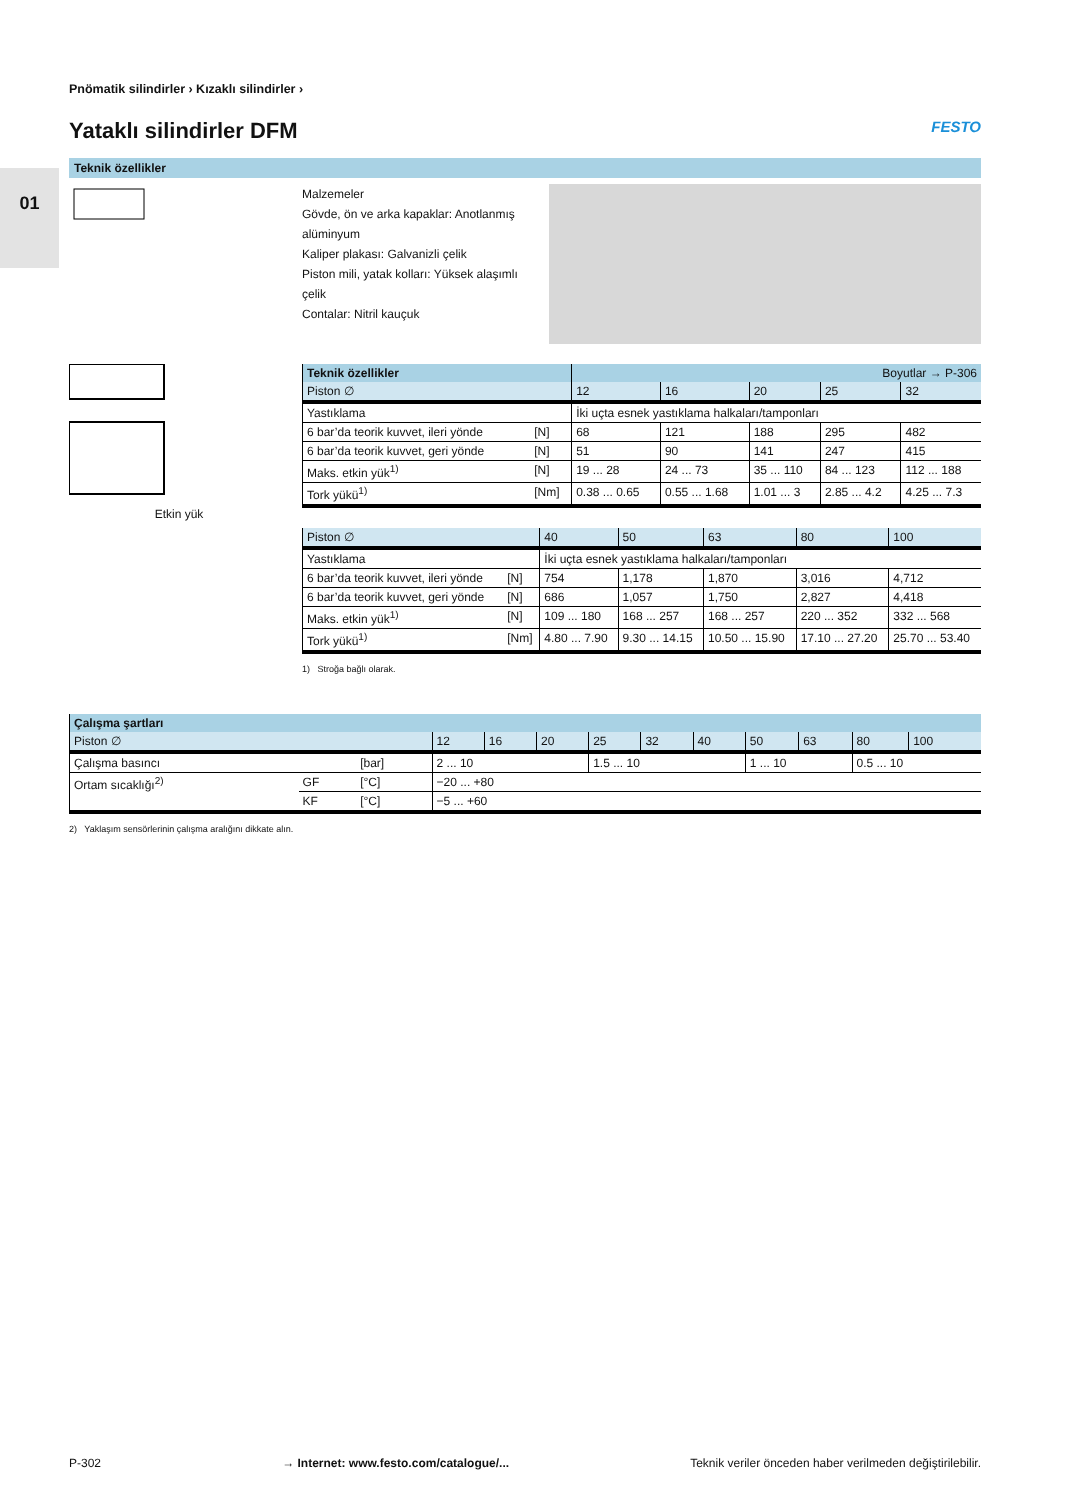01
Pnömatik silindirler › Kızaklı silindirler ›
Yataklı silindirler DFM FESTO
Teknik özellikler
Malzemeler
Gövde, ön ve arka kapaklar: Anotlanmış alüminyum
Kaliper plakası: Galvanizli çelik
Piston mili, yatak kolları: Yüksek alaşımlı çelik
Contalar: Nitril kauçuk
Etkin yük
| Teknik özellikler | | Boyutlar → P-306 | | | | |
| --- | --- | --- | --- | --- | --- | --- |
| Piston ∅ | | 12 | 16 | 20 | 25 | 32 |
| Yastıklama | | İki uçta esnek yastıklama halkaları/tamponları | | | | |
| 6 bar’da teorik kuvvet, ileri yönde | [N] | 68 | 121 | 188 | 295 | 482 |
| 6 bar’da teorik kuvvet, geri yönde | [N] | 51 | 90 | 141 | 247 | 415 |
| Maks. etkin yük<sup>1)</sup> | [N] | 19 ... 28 | 24 ... 73 | 35 ... 110 | 84 ... 123 | 112 ... 188 |
| Tork yükü<sup>1)</sup> | [Nm] | 0.38 ... 0.65 | 0.55 ... 1.68 | 1.01 ... 3 | 2.85 ... 4.2 | 4.25 ... 7.3 |
| Piston ∅ | | 40 | 50 | 63 | 80 | 100 |
| --- | --- | --- | --- | --- | --- | --- |
| Yastıklama | | İki uçta esnek yastıklama halkaları/tamponları | | | | |
| 6 bar’da teorik kuvvet, ileri yönde | [N] | 754 | 1,178 | 1,870 | 3,016 | 4,712 |
| 6 bar’da teorik kuvvet, geri yönde | [N] | 686 | 1,057 | 1,750 | 2,827 | 4,418 |
| Maks. etkin yük<sup>1)</sup> | [N] | 109 ... 180 | 168 ... 257 | 168 ... 257 | 220 ... 352 | 332 ... 568 |
| Tork yükü<sup>1)</sup> | [Nm] | 4.80 ... 7.90 | 9.30 ... 14.15 | 10.50 ... 15.90 | 17.10 ... 27.20 | 25.70 ... 53.40 |
1) Stroğa bağlı olarak.
| Çalışma şartları | | | | | | | | | | | | |
| --- | --- | --- | --- | --- | --- | --- | --- | --- | --- | --- | --- | --- |
| Piston ∅ | | | 12 | 16 | 20 | 25 | 32 | 40 | 50 | 63 | 80 | 100 |
| Çalışma basıncı | | [bar] | 2 ... 10 | | | 1.5 ... 10 | | | 1 ... 10 | | 0.5 ... 10 | |
| Ortam sıcaklığı<sup>2)</sup> | GF | [°C] | −20 ... +80 | | | | | | | | | |
| | KF | [°C] | −5 ... +60 | | | | | | | | | |
2) Yaklaşım sensörlerinin çalışma aralığını dikkate alın.
P-302 → Internet: www.festo.com/catalogue/... Teknik veriler önceden haber verilmeden değiştirilebilir.